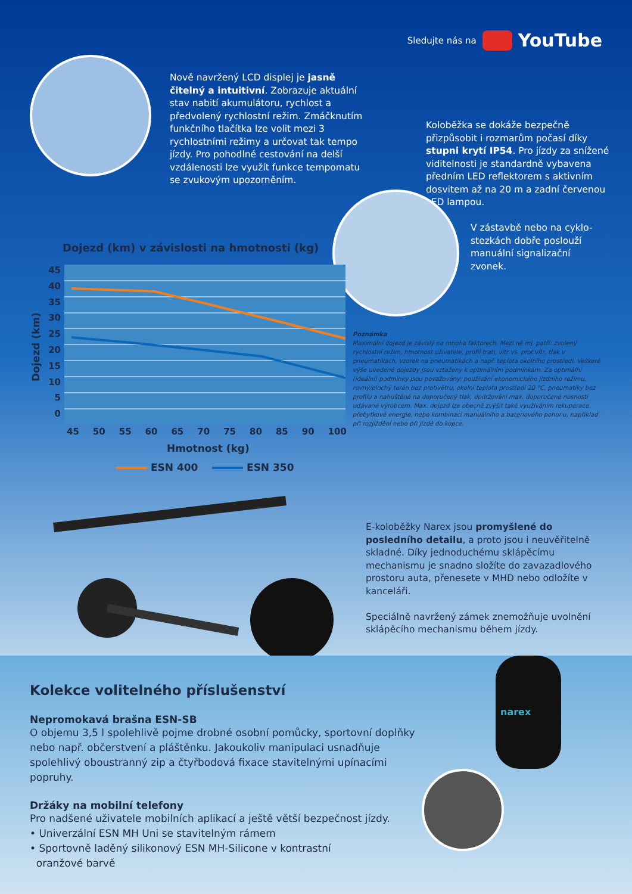Sledujte nás na YouTube
Nově navržený LCD displej je jasně čitelný a intuitivní. Zobrazuje aktuální stav nabití akumulátoru, rychlost a předvolený rychlostní režim. Zmáčknutím funkčního tlačítka lze volit mezi 3 rychlostními režimy a určovat tak tempo jízdy. Pro pohodlné cestování na delší vzdálenosti lze využít funkce tempomatu se zvukovým upozorněním.
Koloběžka se dokáže bezpečně přizpůsobit i rozmarům počasí díky stupni krytí IP54. Pro jízdy za snížené viditelnosti je standardně vybavena předním LED reflektorem s aktivním dosvitem až na 20 m a zadní červenou LED lampou.
V zástavbě nebo na cyklo-stezkách dobře poslouží manuální signalizační zvonek.
Dojezd (km) v závislosti na hmotnosti (kg)
Dojezd (km)
45
40
35
30
25
20
15
10
5
0
45 50 55 60 65 70 75 80 85 90 100
Hmotnost (kg)
ESN 400 ESN 350
Poznámka
Maximální dojezd je závislý na mnoha faktorech. Mezi ně mj. patří: zvolený rychlostní režim, hmotnost uživatele, profil trati, vítr vs. protivítr, tlak v pneumatikách, vzorek na pneumatikách a např. teplota okolního prostředí. Veškeré výše uvedené dojezdy jsou vztaženy k optimálním podmínkám. Za optimální (ideální) podmínky jsou považovány: používání ekonomického jízdního režimu, rovný/plochý terén bez protivětru, okolní teplota prostředí 20 °C, pneumatiky bez profilu a nahuštěné na doporučený tlak, dodržování max. doporučené nosnosti udávané výrobcem. Max. dojezd lze obecně zvýšit také využíváním rekuperace přebytkové energie, nebo kombinací manuálního a bateriového pohonu, například při rozjíždění nebo při jízdě do kopce.
E-koloběžky Narex jsou promyšlené do posledního detailu, a proto jsou i neuvěřitelně skladné. Díky jednoduchému sklápěcímu mechanismu je snadno složíte do zavazadlového prostoru auta, přenesete v MHD nebo odložíte v kanceláři.
Speciálně navržený zámek znemožňuje uvolnění sklápěcího mechanismu během jízdy.
narex
Kolekce volitelného příslušenství
Nepromokavá brašna ESN-SB
O objemu 3,5 l spolehlivě pojme drobné osobní pomůcky, sportovní doplňky nebo např. občerstvení a pláštěnku. Jakoukoliv manipulaci usnadňuje spolehlivý oboustranný zip a čtyřbodová fixace stavitelnými upínacími popruhy.
Držáky na mobilní telefony
Pro nadšené uživatele mobilních aplikací a ještě větší bezpečnost jízdy.
• Univerzální ESN MH Uni se stavitelným rámem
• Sportovně laděný silikonový ESN MH-Silicone v kontrastní
oranžové barvě